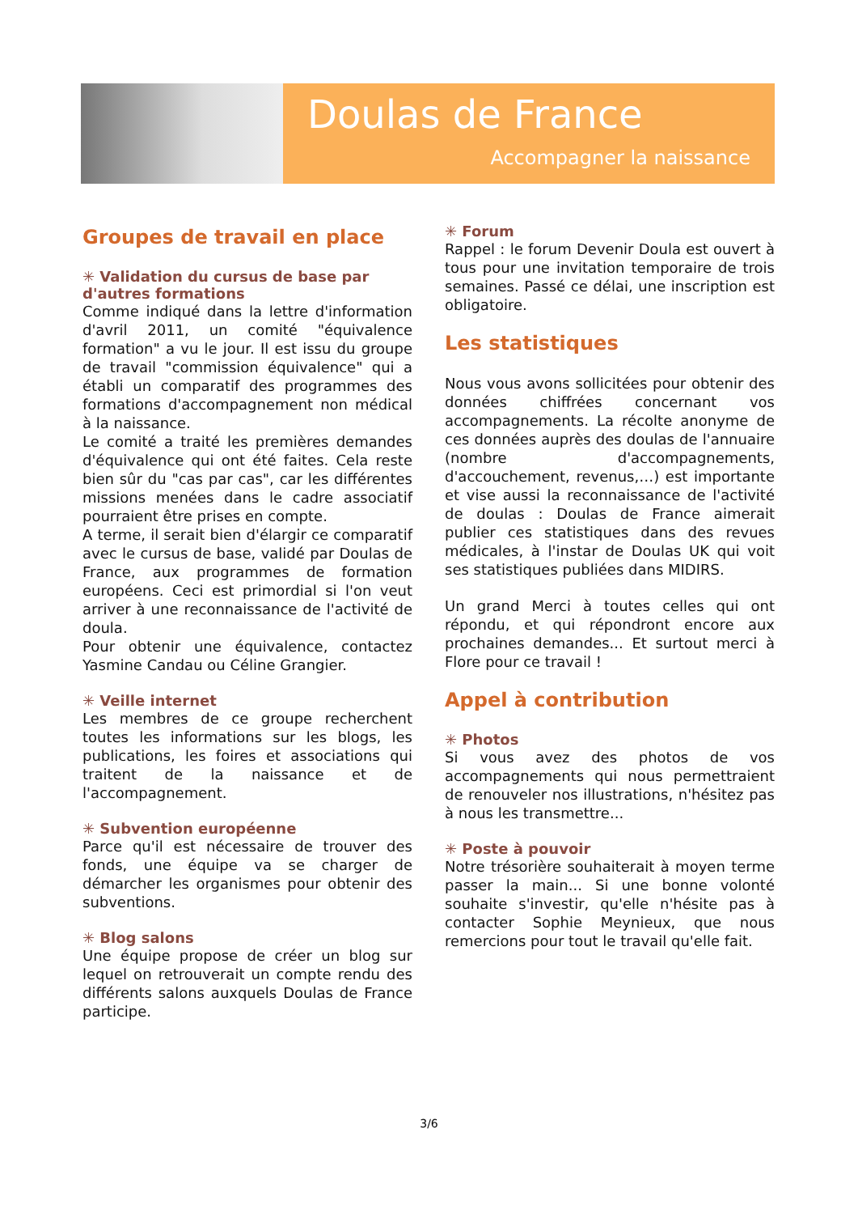Doulas de France
Accompagner la naissance
Groupes de travail en place
✳ Validation du cursus de base par d'autres formations
Comme indiqué dans la lettre d'information d'avril 2011, un comité "équivalence formation" a vu le jour. Il est issu du groupe de travail "commission équivalence" qui a établi un comparatif des programmes des formations d'accompagnement non médical à la naissance.
Le comité a traité les premières demandes d'équivalence qui ont été faites. Cela reste bien sûr du "cas par cas", car les différentes missions menées dans le cadre associatif pourraient être prises en compte.
A terme, il serait bien d'élargir ce comparatif avec le cursus de base, validé par Doulas de France, aux programmes de formation européens. Ceci est primordial si l'on veut arriver à une reconnaissance de l'activité de doula.
Pour obtenir une équivalence, contactez Yasmine Candau ou Céline Grangier.
✳ Veille internet
Les membres de ce groupe recherchent toutes les informations sur les blogs, les publications, les foires et associations qui traitent de la naissance et de l'accompagnement.
✳ Subvention européenne
Parce qu'il est nécessaire de trouver des fonds, une équipe va se charger de démarcher les organismes pour obtenir des subventions.
✳ Blog salons
Une équipe propose de créer un blog sur lequel on retrouverait un compte rendu des différents salons auxquels Doulas de France participe.
✳ Forum
Rappel : le forum Devenir Doula est ouvert à tous pour une invitation temporaire de trois semaines. Passé ce délai, une inscription est obligatoire.
Les statistiques
Nous vous avons sollicitées pour obtenir des données chiffrées concernant vos accompagnements. La récolte anonyme de ces données auprès des doulas de l'annuaire (nombre d'accompagnements, d'accouchement, revenus,…) est importante et vise aussi la reconnaissance de l'activité de doulas : Doulas de France aimerait publier ces statistiques dans des revues médicales, à l'instar de Doulas UK qui voit ses statistiques publiées dans MIDIRS.
Un grand Merci à toutes celles qui ont répondu, et qui répondront encore aux prochaines demandes... Et surtout merci à Flore pour ce travail !
Appel à contribution
✳ Photos
Si vous avez des photos de vos accompagnements qui nous permettraient de renouveler nos illustrations, n'hésitez pas à nous les transmettre...
✳ Poste à pouvoir
Notre trésorière souhaiterait à moyen terme passer la main... Si une bonne volonté souhaite s'investir, qu'elle n'hésite pas à contacter Sophie Meynieux, que nous remercions pour tout le travail qu'elle fait.
3/6